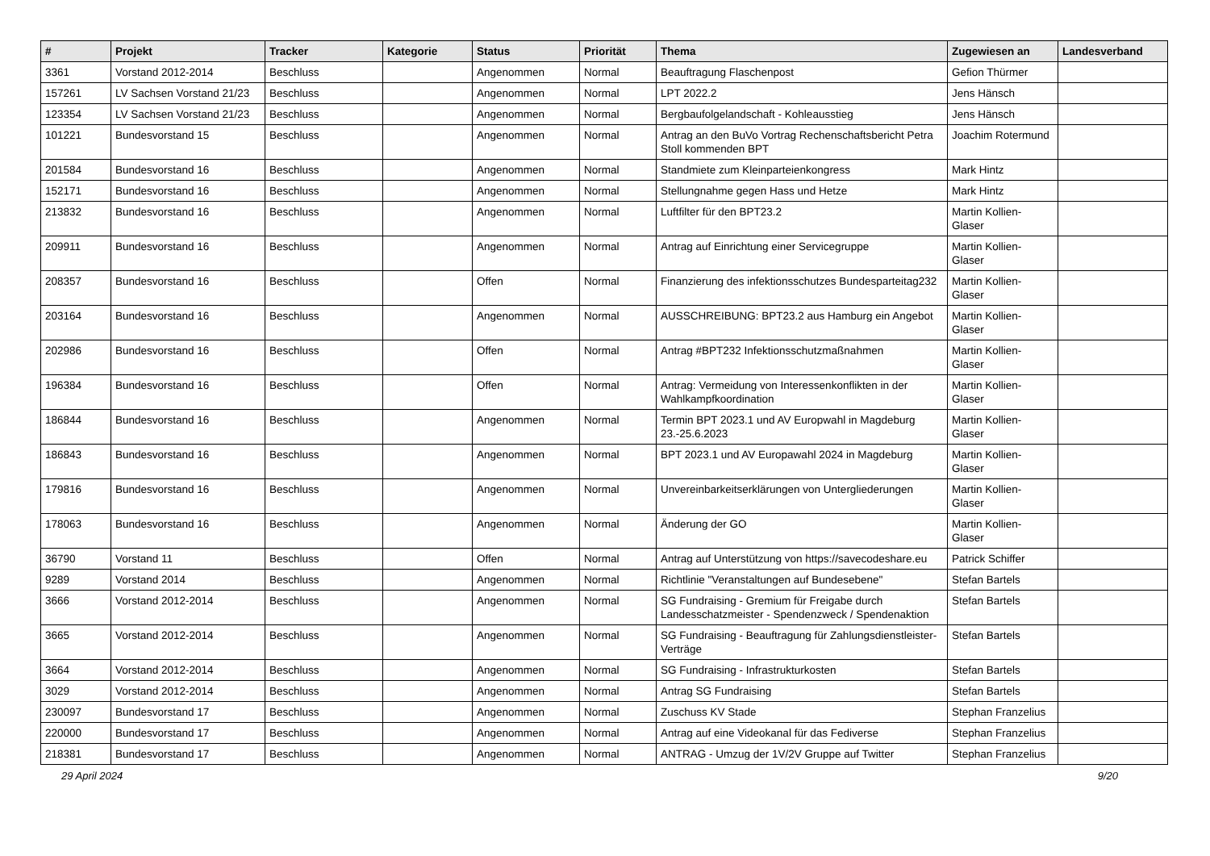| # | Projekt | Tracker | Kategorie | Status | Priorität | Thema | Zugewiesen an | Landesverband |
| --- | --- | --- | --- | --- | --- | --- | --- | --- |
| 3361 | Vorstand 2012-2014 | Beschluss | | Angenommen | Normal | Beauftragung Flaschenpost | Gefion Thürmer | |
| 157261 | LV Sachsen Vorstand 21/23 | Beschluss | | Angenommen | Normal | LPT 2022.2 | Jens Hänsch | |
| 123354 | LV Sachsen Vorstand 21/23 | Beschluss | | Angenommen | Normal | Bergbaufolgelandschaft - Kohleausstieg | Jens Hänsch | |
| 101221 | Bundesvorstand 15 | Beschluss | | Angenommen | Normal | Antrag an den BuVo Vortrag Rechenschaftsbericht Petra Stoll kommenden BPT | Joachim Rotermund | |
| 201584 | Bundesvorstand 16 | Beschluss | | Angenommen | Normal | Standmiete zum Kleinparteienkongress | Mark Hintz | |
| 152171 | Bundesvorstand 16 | Beschluss | | Angenommen | Normal | Stellungnahme gegen Hass und Hetze | Mark Hintz | |
| 213832 | Bundesvorstand 16 | Beschluss | | Angenommen | Normal | Luftfilter für den BPT23.2 | Martin Kollien-Glaser | |
| 209911 | Bundesvorstand 16 | Beschluss | | Angenommen | Normal | Antrag auf Einrichtung einer Servicegruppe | Martin Kollien-Glaser | |
| 208357 | Bundesvorstand 16 | Beschluss | | Offen | Normal | Finanzierung des infektionsschutzes Bundesparteitag232 | Martin Kollien-Glaser | |
| 203164 | Bundesvorstand 16 | Beschluss | | Angenommen | Normal | AUSSCHREIBUNG: BPT23.2 aus Hamburg ein Angebot | Martin Kollien-Glaser | |
| 202986 | Bundesvorstand 16 | Beschluss | | Offen | Normal | Antrag #BPT232 Infektionsschutzmaßnahmen | Martin Kollien-Glaser | |
| 196384 | Bundesvorstand 16 | Beschluss | | Offen | Normal | Antrag: Vermeidung von Interessenkonflikten in der Wahlkampfkoordination | Martin Kollien-Glaser | |
| 186844 | Bundesvorstand 16 | Beschluss | | Angenommen | Normal | Termin BPT 2023.1 und AV Europwahl in Magdeburg 23.-25.6.2023 | Martin Kollien-Glaser | |
| 186843 | Bundesvorstand 16 | Beschluss | | Angenommen | Normal | BPT 2023.1 und AV Europawahl 2024 in Magdeburg | Martin Kollien-Glaser | |
| 179816 | Bundesvorstand 16 | Beschluss | | Angenommen | Normal | Unvereinbarkeitserklärungen von Untergliederungen | Martin Kollien-Glaser | |
| 178063 | Bundesvorstand 16 | Beschluss | | Angenommen | Normal | Änderung der GO | Martin Kollien-Glaser | |
| 36790 | Vorstand 11 | Beschluss | | Offen | Normal | Antrag auf Unterstützung von https://savecodeshare.eu | Patrick Schiffer | |
| 9289 | Vorstand 2014 | Beschluss | | Angenommen | Normal | Richtlinie "Veranstaltungen auf Bundesebene" | Stefan Bartels | |
| 3666 | Vorstand 2012-2014 | Beschluss | | Angenommen | Normal | SG Fundraising - Gremium für Freigabe durch Landesschatzmeister - Spendenzweck / Spendenaktion | Stefan Bartels | |
| 3665 | Vorstand 2012-2014 | Beschluss | | Angenommen | Normal | SG Fundraising - Beauftragung für Zahlungsdienstleister-Verträge | Stefan Bartels | |
| 3664 | Vorstand 2012-2014 | Beschluss | | Angenommen | Normal | SG Fundraising - Infrastrukturkosten | Stefan Bartels | |
| 3029 | Vorstand 2012-2014 | Beschluss | | Angenommen | Normal | Antrag SG Fundraising | Stefan Bartels | |
| 230097 | Bundesvorstand 17 | Beschluss | | Angenommen | Normal | Zuschuss KV Stade | Stephan Franzelius | |
| 220000 | Bundesvorstand 17 | Beschluss | | Angenommen | Normal | Antrag auf eine Videokanal für das Fediverse | Stephan Franzelius | |
| 218381 | Bundesvorstand 17 | Beschluss | | Angenommen | Normal | ANTRAG - Umzug der 1V/2V Gruppe auf Twitter | Stephan Franzelius | |
29 April 2024 9/20